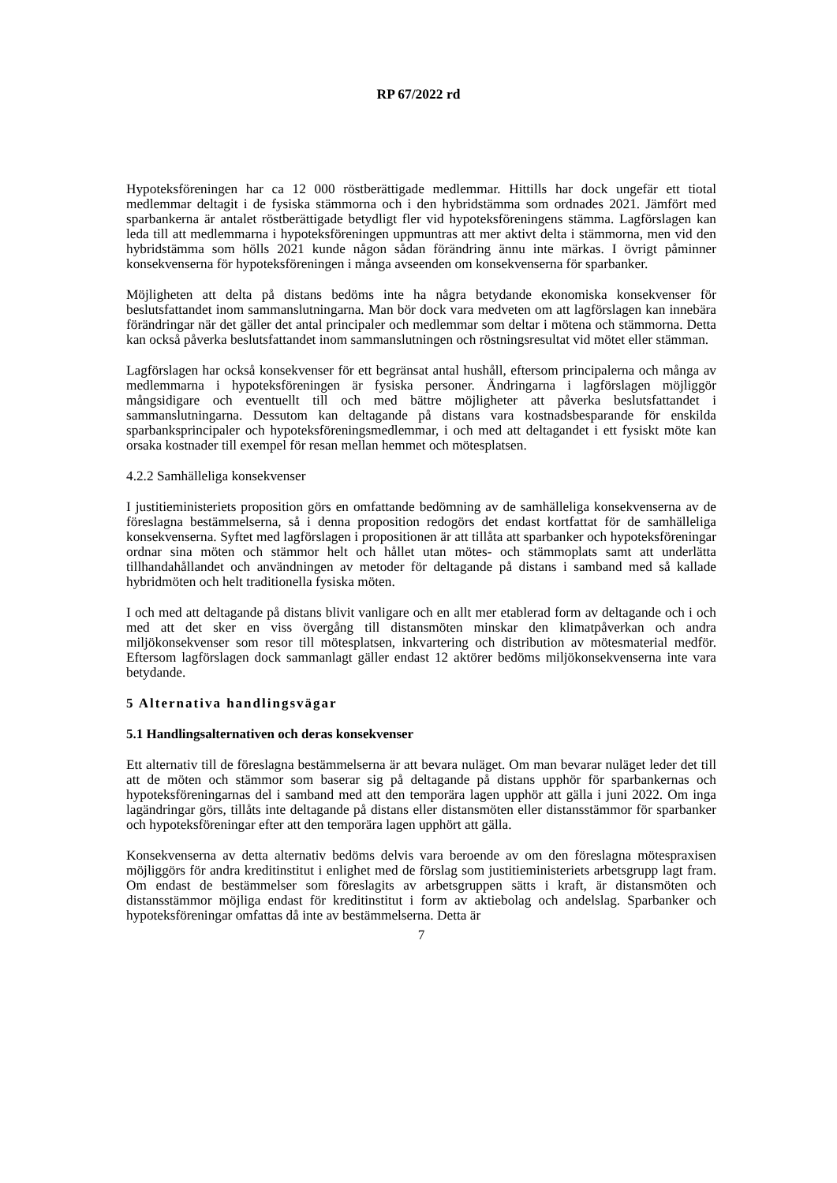RP 67/2022 rd
Hypoteksföreningen har ca 12 000 röstberättigade medlemmar. Hittills har dock ungefär ett tiotal medlemmar deltagit i de fysiska stämmorna och i den hybridstämma som ordnades 2021. Jämfört med sparbankerna är antalet röstberättigade betydligt fler vid hypoteksföreningens stämma. Lagförslagen kan leda till att medlemmarna i hypoteksföreningen uppmuntras att mer aktivt delta i stämmorna, men vid den hybridstämma som hölls 2021 kunde någon sådan förändring ännu inte märkas. I övrigt påminner konsekvenserna för hypoteksföreningen i många avseenden om konsekvenserna för sparbanker.
Möjligheten att delta på distans bedöms inte ha några betydande ekonomiska konsekvenser för beslutsfattandet inom sammanslutningarna. Man bör dock vara medveten om att lagförslagen kan innebära förändringar när det gäller det antal principaler och medlemmar som deltar i mötena och stämmorna. Detta kan också påverka beslutsfattandet inom sammanslutningen och röstningsresultat vid mötet eller stämman.
Lagförslagen har också konsekvenser för ett begränsat antal hushåll, eftersom principalerna och många av medlemmarna i hypoteksföreningen är fysiska personer. Ändringarna i lagförslagen möjliggör mångsidigare och eventuellt till och med bättre möjligheter att påverka beslutsfattandet i sammanslutningarna. Dessutom kan deltagande på distans vara kostnadsbesparande för enskilda sparbanksprincipaler och hypoteksföreningsmedlemmar, i och med att deltagandet i ett fysiskt möte kan orsaka kostnader till exempel för resan mellan hemmet och mötesplatsen.
4.2.2 Samhälleliga konsekvenser
I justitieministeriets proposition görs en omfattande bedömning av de samhälleliga konsekvenserna av de föreslagna bestämmelserna, så i denna proposition redogörs det endast kortfattat för de samhälleliga konsekvenserna. Syftet med lagförslagen i propositionen är att tillåta att sparbanker och hypoteksföreningar ordnar sina möten och stämmor helt och hållet utan mötes- och stämmoplats samt att underlätta tillhandahållandet och användningen av metoder för deltagande på distans i samband med så kallade hybridmöten och helt traditionella fysiska möten.
I och med att deltagande på distans blivit vanligare och en allt mer etablerad form av deltagande och i och med att det sker en viss övergång till distansmöten minskar den klimatpåverkan och andra miljökonsekvenser som resor till mötesplatsen, inkvartering och distribution av mötesmaterial medför. Eftersom lagförslagen dock sammanlagt gäller endast 12 aktörer bedöms miljökonsekvenserna inte vara betydande.
5 Alternativa handlingsvägar
5.1 Handlingsalternativen och deras konsekvenser
Ett alternativ till de föreslagna bestämmelserna är att bevara nuläget. Om man bevarar nuläget leder det till att de möten och stämmor som baserar sig på deltagande på distans upphör för sparbankernas och hypoteksföreningarnas del i samband med att den temporära lagen upphör att gälla i juni 2022. Om inga lagändringar görs, tillåts inte deltagande på distans eller distansmöten eller distansstämmor för sparbanker och hypoteksföreningar efter att den temporära lagen upphört att gälla.
Konsekvenserna av detta alternativ bedöms delvis vara beroende av om den föreslagna mötespraxisen möjliggörs för andra kreditinstitut i enlighet med de förslag som justitieministeriets arbetsgrupp lagt fram. Om endast de bestämmelser som föreslagits av arbetsgruppen sätts i kraft, är distansmöten och distansstämmor möjliga endast för kreditinstitut i form av aktiebolag och andelslag. Sparbanker och hypoteksföreningar omfattas då inte av bestämmelserna. Detta är
7